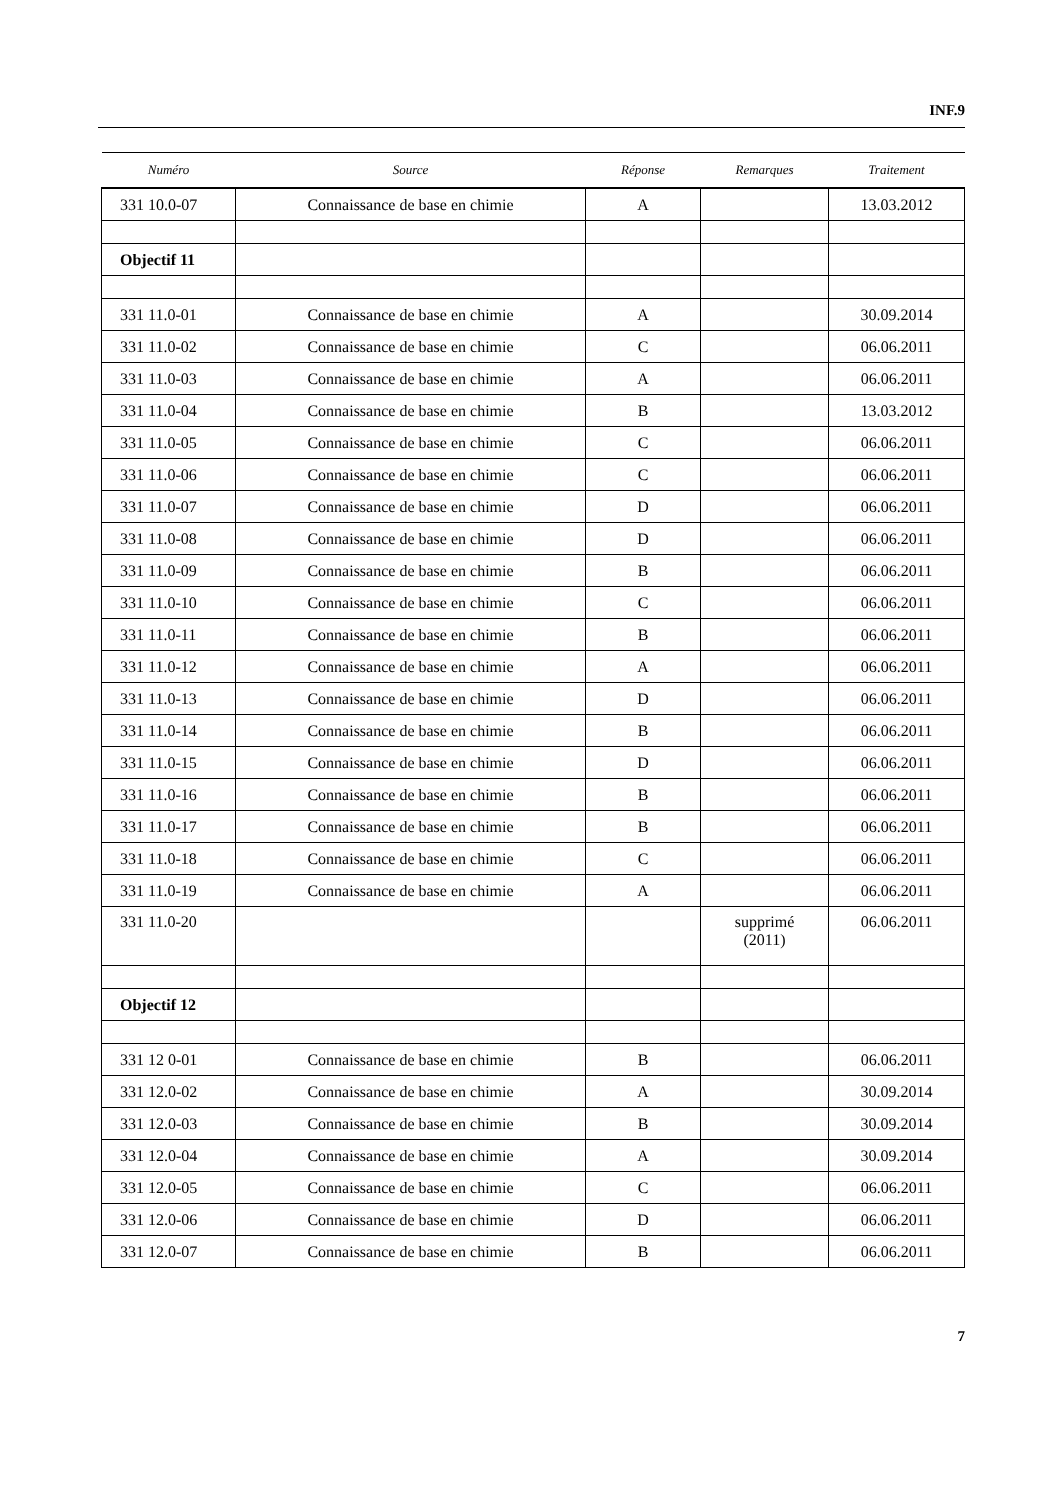INF.9
| Numéro | Source | Réponse | Remarques | Traitement |
| --- | --- | --- | --- | --- |
| 331 10.0-07 | Connaissance de base en chimie | A | | 13.03.2012 |
| Objectif 11 | | | | |
| 331 11.0-01 | Connaissance de base en chimie | A | | 30.09.2014 |
| 331 11.0-02 | Connaissance de base en chimie | C | | 06.06.2011 |
| 331 11.0-03 | Connaissance de base en chimie | A | | 06.06.2011 |
| 331 11.0-04 | Connaissance de base en chimie | B | | 13.03.2012 |
| 331 11.0-05 | Connaissance de base en chimie | C | | 06.06.2011 |
| 331 11.0-06 | Connaissance de base en chimie | C | | 06.06.2011 |
| 331 11.0-07 | Connaissance de base en chimie | D | | 06.06.2011 |
| 331 11.0-08 | Connaissance de base en chimie | D | | 06.06.2011 |
| 331 11.0-09 | Connaissance de base en chimie | B | | 06.06.2011 |
| 331 11.0-10 | Connaissance de base en chimie | C | | 06.06.2011 |
| 331 11.0-11 | Connaissance de base en chimie | B | | 06.06.2011 |
| 331 11.0-12 | Connaissance de base en chimie | A | | 06.06.2011 |
| 331 11.0-13 | Connaissance de base en chimie | D | | 06.06.2011 |
| 331 11.0-14 | Connaissance de base en chimie | B | | 06.06.2011 |
| 331 11.0-15 | Connaissance de base en chimie | D | | 06.06.2011 |
| 331 11.0-16 | Connaissance de base en chimie | B | | 06.06.2011 |
| 331 11.0-17 | Connaissance de base en chimie | B | | 06.06.2011 |
| 331 11.0-18 | Connaissance de base en chimie | C | | 06.06.2011 |
| 331 11.0-19 | Connaissance de base en chimie | A | | 06.06.2011 |
| 331 11.0-20 | | | supprimé (2011) | 06.06.2011 |
| Objectif 12 | | | | |
| 331 12 0-01 | Connaissance de base en chimie | B | | 06.06.2011 |
| 331 12.0-02 | Connaissance de base en chimie | A | | 30.09.2014 |
| 331 12.0-03 | Connaissance de base en chimie | B | | 30.09.2014 |
| 331 12.0-04 | Connaissance de base en chimie | A | | 30.09.2014 |
| 331 12.0-05 | Connaissance de base en chimie | C | | 06.06.2011 |
| 331 12.0-06 | Connaissance de base en chimie | D | | 06.06.2011 |
| 331 12.0-07 | Connaissance de base en chimie | B | | 06.06.2011 |
7